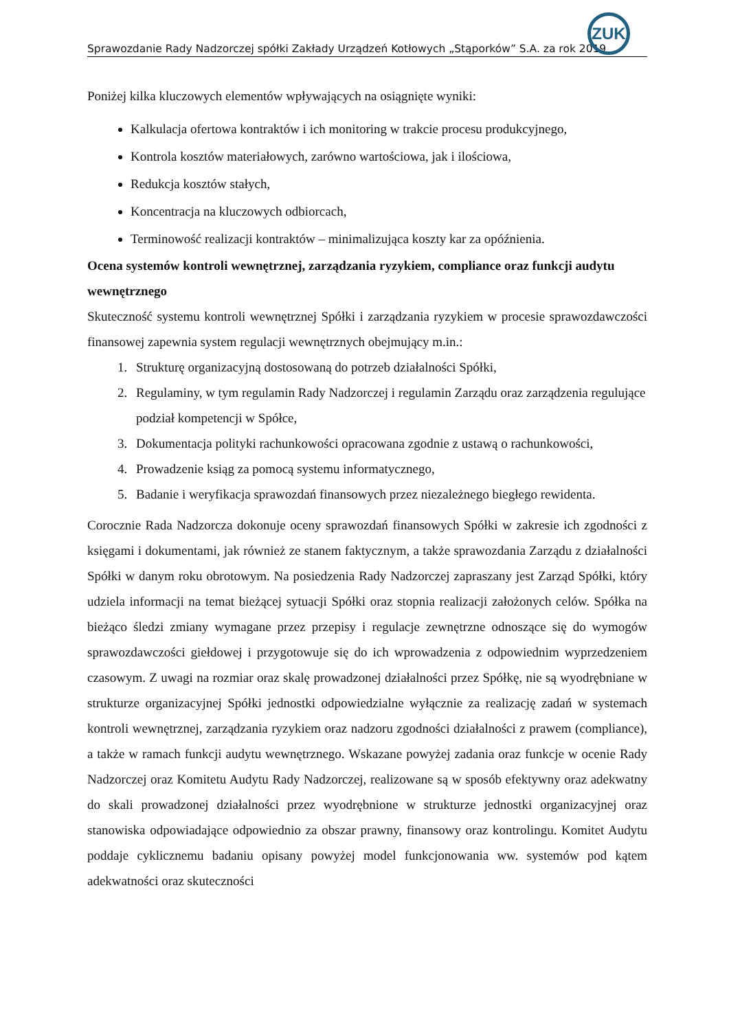ZUK
Sprawozdanie Rady Nadzorczej spółki Zakłady Urządzeń Kotłowych „Stąporków” S.A. za rok 2019
Poniżej kilka kluczowych elementów wpływających na osiągnięte wyniki:
Kalkulacja ofertowa kontraktów i ich monitoring w trakcie procesu produkcyjnego,
Kontrola kosztów materiałowych, zarówno wartościowa, jak i ilościowa,
Redukcja kosztów stałych,
Koncentracja na kluczowych odbiorcach,
Terminowość realizacji kontraktów – minimalizująca koszty kar za opóźnienia.
Ocena systemów kontroli wewnętrznej, zarządzania ryzykiem, compliance oraz funkcji audytu wewnętrznego
Skuteczność systemu kontroli wewnętrznej Spółki i zarządzania ryzykiem w procesie sprawozdawczości finansowej zapewnia system regulacji wewnętrznych obejmujący m.in.:
1. Strukturę organizacyjną dostosowaną do potrzeb działalności Spółki,
2. Regulaminy, w tym regulamin Rady Nadzorczej i regulamin Zarządu oraz zarządzenia regulujące podział kompetencji w Spółce,
3. Dokumentacja polityki rachunkowości opracowana zgodnie z ustawą o rachunkowości,
4. Prowadzenie ksiąg za pomocą systemu informatycznego,
5. Badanie i weryfikacja sprawozdań finansowych przez niezależnego biegłego rewidenta.
Corocznie Rada Nadzorcza dokonuje oceny sprawozdań finansowych Spółki w zakresie ich zgodności z księgami i dokumentami, jak również ze stanem faktycznym, a także sprawozdania Zarządu z działalności Spółki w danym roku obrotowym. Na posiedzenia Rady Nadzorczej zapraszany jest Zarząd Spółki, który udziela informacji na temat bieżącej sytuacji Spółki oraz stopnia realizacji założonych celów. Spółka na bieżąco śledzi zmiany wymagane przez przepisy i regulacje zewnętrzne odnoszące się do wymogów sprawozdawczości giełdowej i przygotowuje się do ich wprowadzenia z odpowiednim wyprzedzeniem czasowym. Z uwagi na rozmiar oraz skalę prowadzonej działalności przez Spółkę, nie są wyodrębniane w strukturze organizacyjnej Spółki jednostki odpowiedzialne wyłącznie za realizację zadań w systemach kontroli wewnętrznej, zarządzania ryzykiem oraz nadzoru zgodności działalności z prawem (compliance), a także w ramach funkcji audytu wewnętrznego. Wskazane powyżej zadania oraz funkcje w ocenie Rady Nadzorczej oraz Komitetu Audytu Rady Nadzorczej, realizowane są w sposób efektywny oraz adekwatny do skali prowadzonej działalności przez wyodrębnione w strukturze jednostki organizacyjnej oraz stanowiska odpowiadające odpowiednio za obszar prawny, finansowy oraz kontrolingu. Komitet Audytu poddaje cyklicznemu badaniu opisany powyżej model funkcjonowania ww. systemów pod kątem adekwatności oraz skuteczności